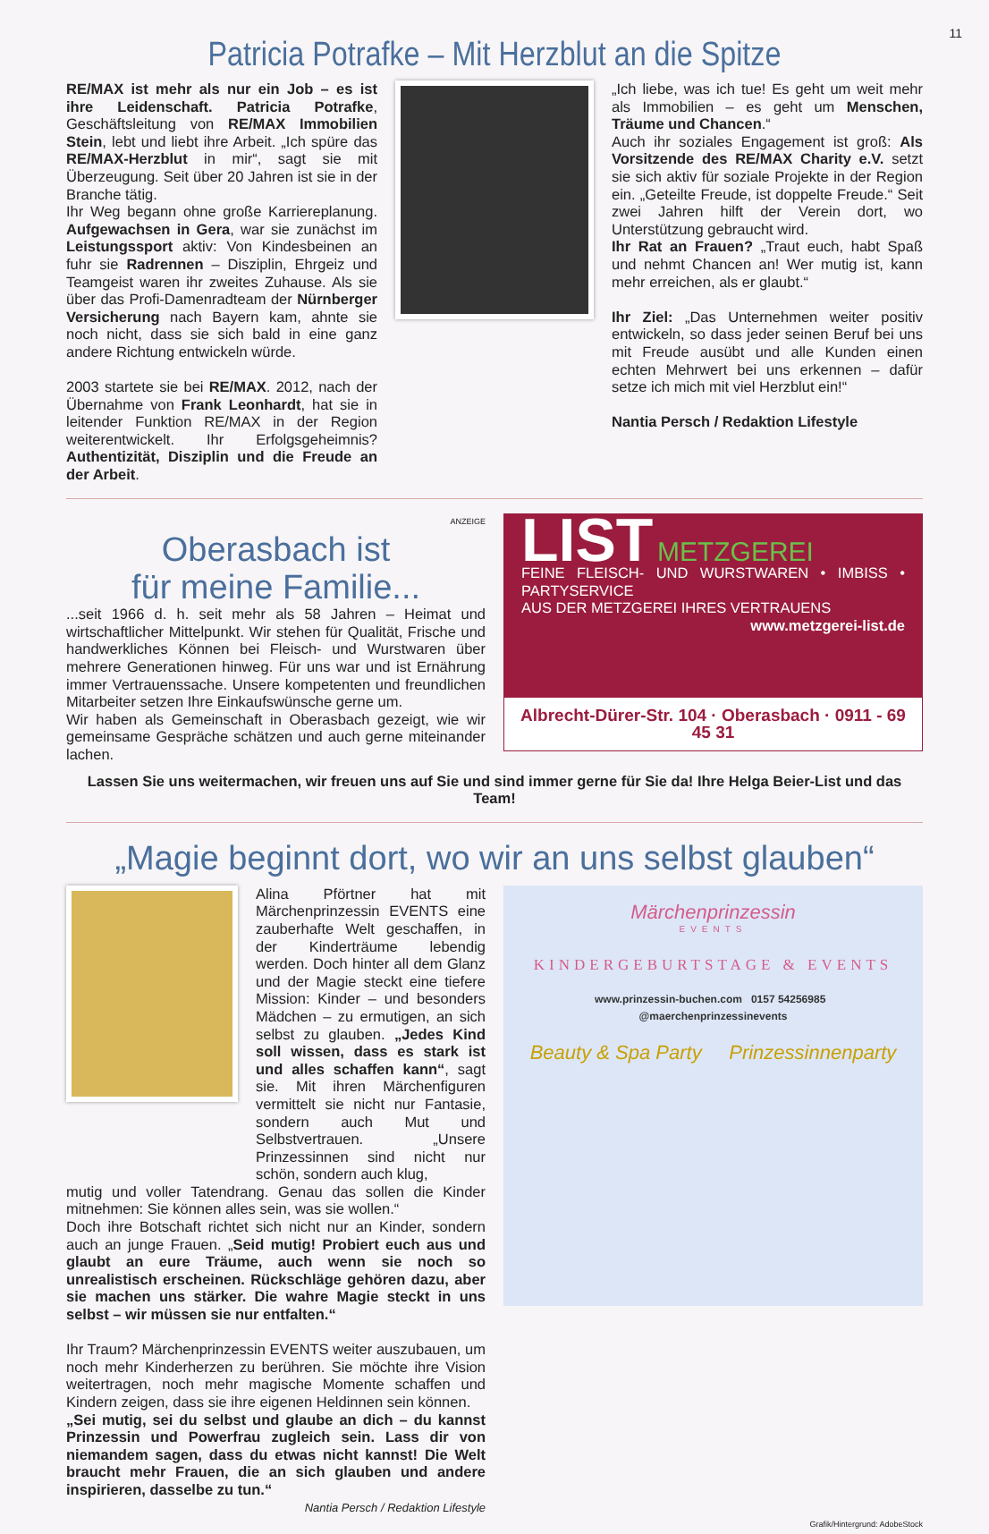11
Patricia Potrafke – Mit Herzblut an die Spitze
RE/MAX ist mehr als nur ein Job – es ist ihre Leidenschaft. Patricia Potrafke, Geschäftsleitung von RE/MAX Immobilien Stein, lebt und liebt ihre Arbeit. „Ich spüre das RE/MAX-Herzblut in mir“, sagt sie mit Überzeugung. Seit über 20 Jahren ist sie in der Branche tätig.
Ihr Weg begann ohne große Karriereplanung. Aufgewachsen in Gera, war sie zunächst im Leistungssport aktiv: Von Kindesbeinen an fuhr sie Radrennen – Disziplin, Ehrgeiz und Teamgeist waren ihr zweites Zuhause. Als sie über das Profi-Damenradteam der Nürnberger Versicherung nach Bayern kam, ahnte sie noch nicht, dass sie sich bald in eine ganz andere Richtung entwickeln würde.
2003 startete sie bei RE/MAX. 2012, nach der Übernahme von Frank Leonhardt, hat sie in leitender Funktion RE/MAX in der Region weiterentwickelt. Ihr Erfolgsgeheimnis? Authentizität, Disziplin und die Freude an der Arbeit.
„Ich liebe, was ich tue! Es geht um weit mehr als Immobilien – es geht um Menschen, Träume und Chancen.“
Auch ihr soziales Engagement ist groß: Als Vorsitzende des RE/MAX Charity e.V. setzt sie sich aktiv für soziale Projekte in der Region ein. „Geteilte Freude, ist doppelte Freude.“ Seit zwei Jahren hilft der Verein dort, wo Unterstützung gebraucht wird.
Ihr Rat an Frauen? „Traut euch, habt Spaß und nehmt Chancen an! Wer mutig ist, kann mehr erreichen, als er glaubt.“
Ihr Ziel: „Das Unternehmen weiter positiv entwickeln, so dass jeder seinen Beruf bei uns mit Freude ausübt und alle Kunden einen echten Mehrwert bei uns erkennen – dafür setze ich mich mit viel Herzblut ein!“
Nantia Persch / Redaktion Lifestyle
ANZEIGE
Oberasbach ist
für meine Familie...
...seit 1966 d. h. seit mehr als 58 Jahren – Heimat und wirtschaftlicher Mittelpunkt. Wir stehen für Qualität, Frische und handwerkliches Können bei Fleisch- und Wurstwaren über mehrere Generationen hinweg. Für uns war und ist Ernährung immer Vertrauenssache. Unsere kompetenten und freundlichen Mitarbeiter setzen Ihre Einkaufswünsche gerne um.
Wir haben als Gemeinschaft in Oberasbach gezeigt, wie wir gemeinsame Gespräche schätzen und auch gerne miteinander lachen.
LIST METZGEREI
FEINE FLEISCH- UND WURSTWAREN • IMBISS • PARTYSERVICE
AUS DER METZGEREI IHRES VERTRAUENS
www.metzgerei-list.de
Albrecht-Dürer-Str. 104 · Oberasbach · 0911 - 69 45 31
Lassen Sie uns weitermachen, wir freuen uns auf Sie und sind immer gerne für Sie da! Ihre Helga Beier-List und das Team!
„Magie beginnt dort, wo wir an uns selbst glauben“
Alina Pförtner hat mit Märchenprinzessin EVENTS eine zauberhafte Welt geschaffen, in der Kinderträume lebendig werden. Doch hinter all dem Glanz und der Magie steckt eine tiefere Mission: Kinder – und besonders Mädchen – zu ermutigen, an sich selbst zu glauben. „Jedes Kind soll wissen, dass es stark ist und alles schaffen kann“, sagt sie. Mit ihren Märchenfiguren vermittelt sie nicht nur Fantasie, sondern auch Mut und Selbstvertrauen. „Unsere Prinzessinnen sind nicht nur schön, sondern auch klug,
mutig und voller Tatendrang. Genau das sollen die Kinder mitnehmen: Sie können alles sein, was sie wollen.“
Doch ihre Botschaft richtet sich nicht nur an Kinder, sondern auch an junge Frauen. „Seid mutig! Probiert euch aus und glaubt an eure Träume, auch wenn sie noch so unrealistisch erscheinen. Rückschläge gehören dazu, aber sie machen uns stärker. Die wahre Magie steckt in uns selbst – wir müssen sie nur entfalten.“
Ihr Traum? Märchenprinzessin EVENTS weiter auszubauen, um noch mehr Kinderherzen zu berühren. Sie möchte ihre Vision weitertragen, noch mehr magische Momente schaffen und Kindern zeigen, dass sie ihre eigenen Heldinnen sein können.
„Sei mutig, sei du selbst und glaube an dich – du kannst Prinzessin und Powerfrau zugleich sein. Lass dir von niemandem sagen, dass du etwas nicht kannst! Die Welt braucht mehr Frauen, die an sich glauben und andere inspirieren, dasselbe zu tun.“
Nantia Persch / Redaktion Lifestyle
Märchenprinzessin
EVENTS
KINDERGEBURTSTAGE & EVENTS
www.prinzessin-buchen.com 0157 54256985 @maerchenprinzessinevents
Beauty & Spa Party Prinzessinnenparty
Grafik/Hintergrund: AdobeStock